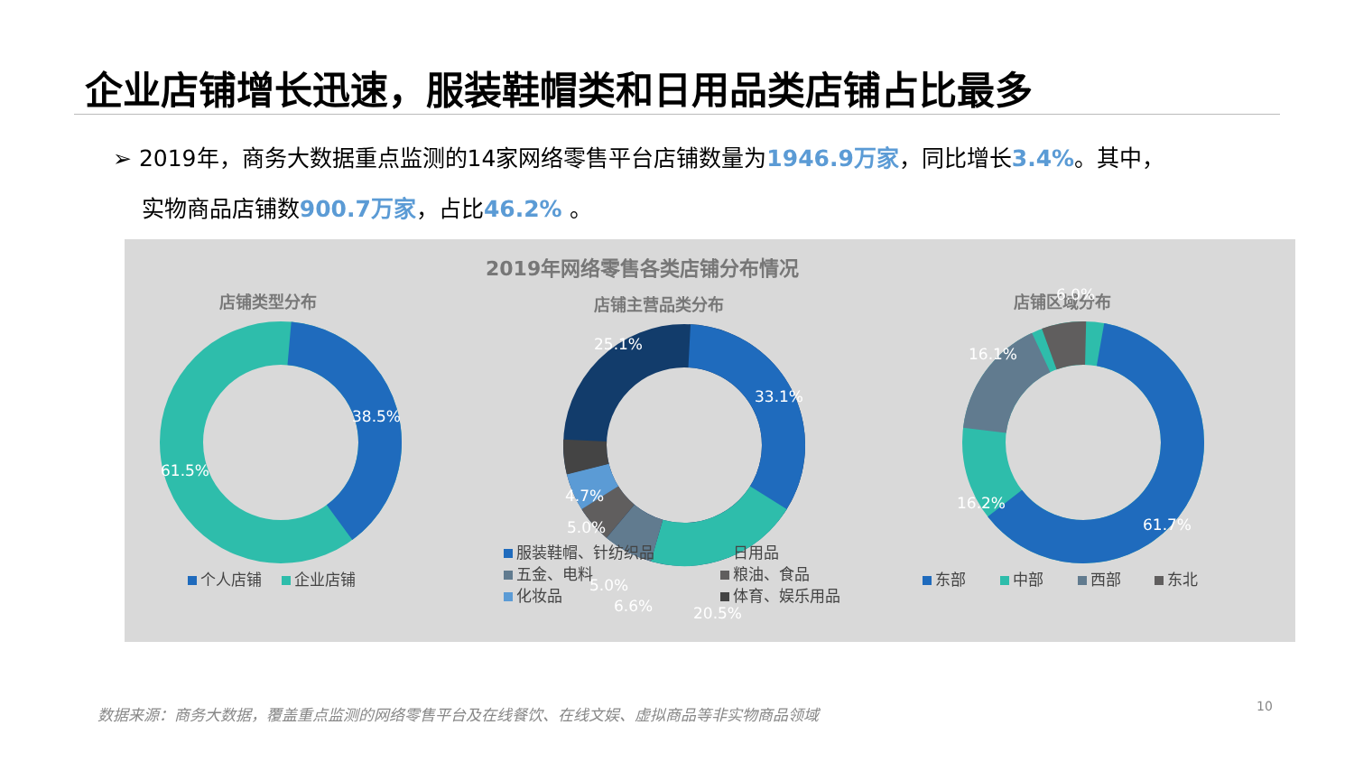企业店铺增长迅速，服装鞋帽类和日用品类店铺占比最多
➢ 2019年，商务大数据重点监测的14家网络零售平台店铺数量为1946.9万家，同比增长3.4%。其中，
实物商品店铺数900.7万家，占比46.2% 。
2019年网络零售各类店铺分布情况
店铺类型分布 店铺主营品类分布 店铺区域分布
38.5%
61.5%
25.1%
33.1%
20.5%
6.6%
5.0%
5.0%
4.7%
6.0%
16.1%
16.2%
61.7%
个人店铺 企业店铺
服装鞋帽、针纺织品 日用品 五金、电料 粮油、食品 化妆品 体育、娱乐用品
东部 中部 西部 东北
数据来源：商务大数据，覆盖重点监测的网络零售平台及在线餐饮、在线文娱、虚拟商品等非实物商品领域
10